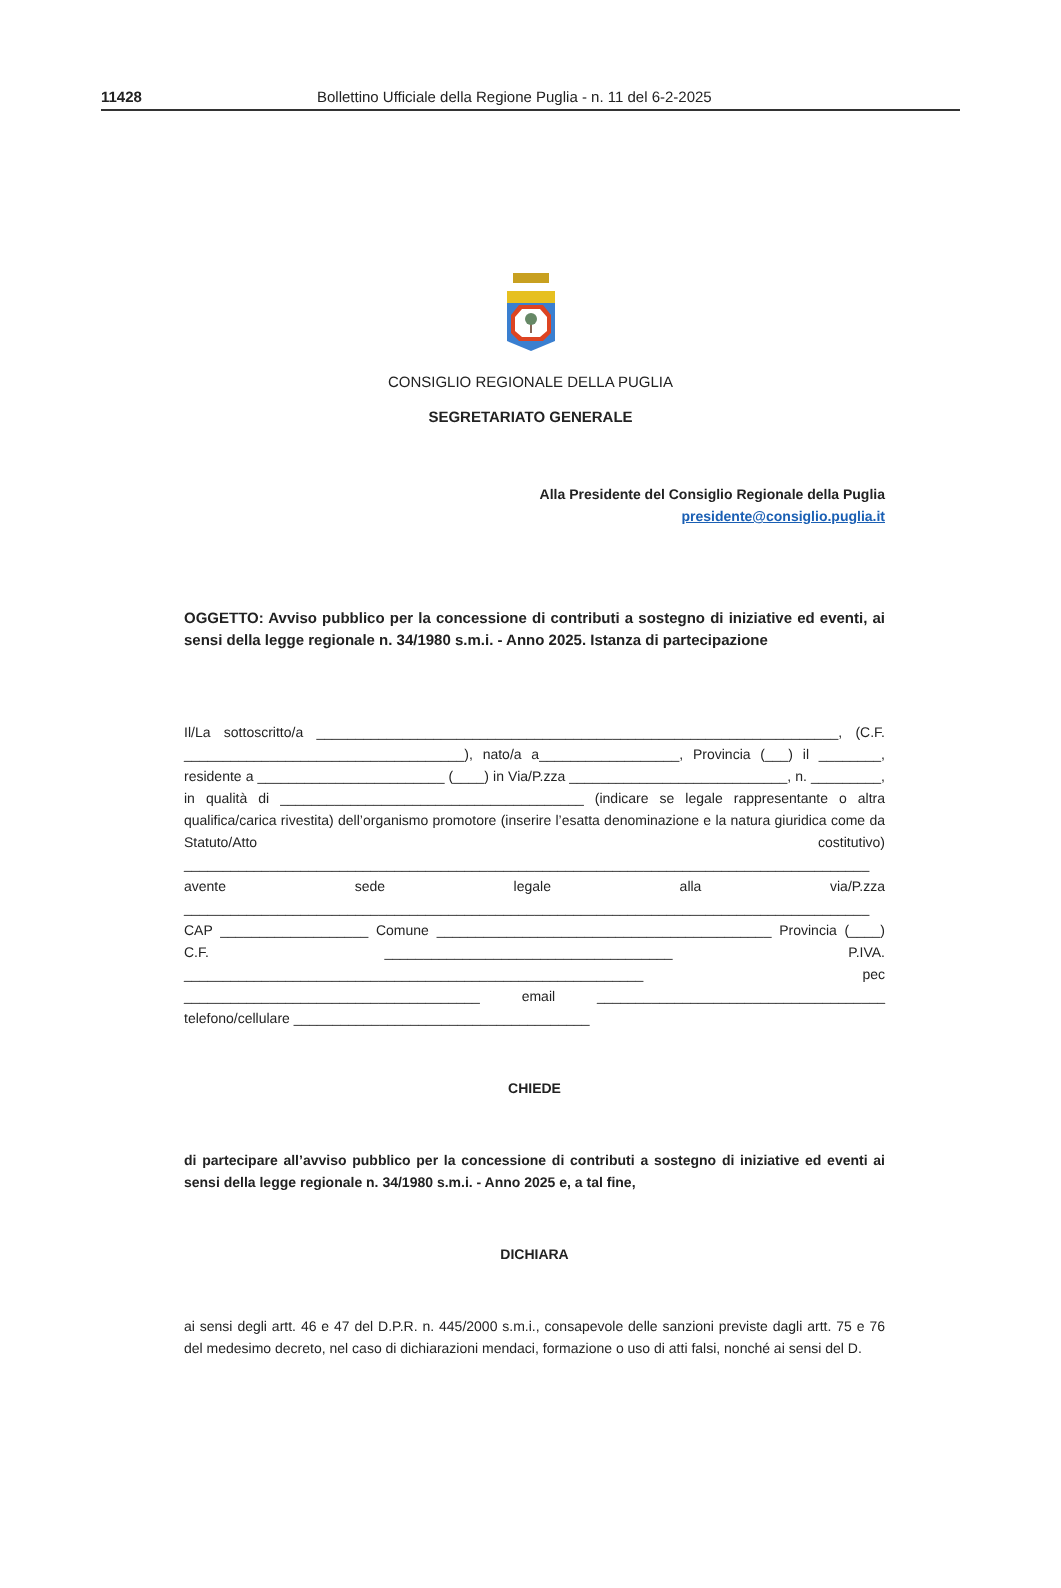11428 Bollettino Ufficiale della Regione Puglia - n. 11 del 6-2-2025
CONSIGLIO REGIONALE DELLA PUGLIA
SEGRETARIATO GENERALE
Alla Presidente del Consiglio Regionale della Puglia
presidente@consiglio.puglia.it
OGGETTO: Avviso pubblico per la concessione di contributi a sostegno di iniziative ed eventi, ai sensi della legge regionale n. 34/1980 s.m.i. - Anno 2025. Istanza di partecipazione
Il/La sottoscritto/a ___________________________________________________________________, (C.F. ____________________________________), nato/a a__________________, Provincia (___) il ________, residente a ________________________ (____) in Via/P.zza ____________________________, n. _________, in qualità di _______________________________________ (indicare se legale rappresentante o altra qualifica/carica rivestita) dell’organismo promotore (inserire l’esatta denominazione e la natura giuridica come da Statuto/Atto costitutivo) ________________________________________________________________________________________ avente sede legale alla via/P.zza ________________________________________________________________________________________ CAP ___________________ Comune ___________________________________________ Provincia (____) C.F. _____________________________________ P.IVA. ___________________________________________________________ pec ______________________________________ email _____________________________________ telefono/cellulare ______________________________________
CHIEDE
di partecipare all’avviso pubblico per la concessione di contributi a sostegno di iniziative ed eventi ai sensi della legge regionale n. 34/1980 s.m.i. - Anno 2025 e, a tal fine,
DICHIARA
ai sensi degli artt. 46 e 47 del D.P.R. n. 445/2000 s.m.i., consapevole delle sanzioni previste dagli artt. 75 e 76 del medesimo decreto, nel caso di dichiarazioni mendaci, formazione o uso di atti falsi, nonché ai sensi del D.